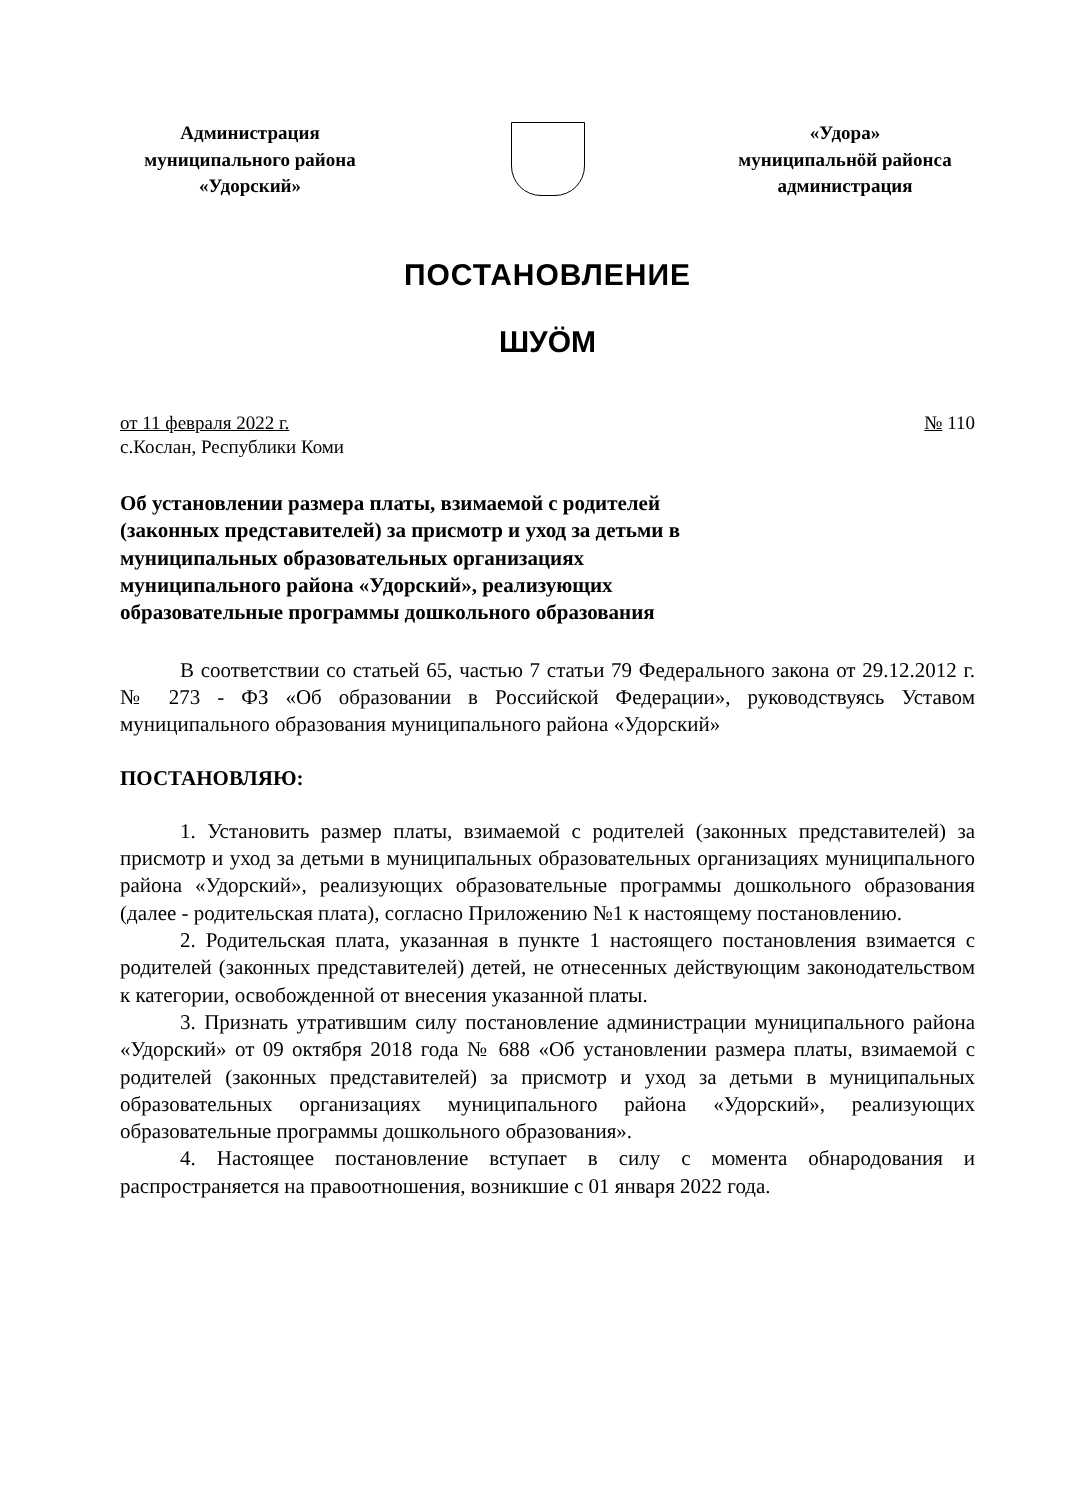Администрация
муниципального района
«Удорский»
«Удора»
муниципальнöй районса
администрация
ПОСТАНОВЛЕНИЕ
ШУÖМ
от 11 февраля 2022 г.
с.Кослан, Республики Коми
№ 110
Об установлении размера платы, взимаемой с родителей (законных представителей) за присмотр и уход за детьми в муниципальных образовательных организациях муниципального района «Удорский», реализующих образовательные программы дошкольного образования
В соответствии со статьей 65, частью 7 статьи 79 Федерального закона от 29.12.2012 г. № 273 - ФЗ «Об образовании в Российской Федерации», руководствуясь Уставом муниципального образования муниципального района «Удорский»
ПОСТАНОВЛЯЮ:
1. Установить размер платы, взимаемой с родителей (законных представителей) за присмотр и уход за детьми в муниципальных образовательных организациях муниципального района «Удорский», реализующих образовательные программы дошкольного образования (далее - родительская плата), согласно Приложению №1 к настоящему постановлению.
2. Родительская плата, указанная в пункте 1 настоящего постановления взимается с родителей (законных представителей) детей, не отнесенных действующим законодательством к категории, освобожденной от внесения указанной платы.
3. Признать утратившим силу постановление администрации муниципального района «Удорский» от 09 октября 2018 года № 688 «Об установлении размера платы, взимаемой с родителей (законных представителей) за присмотр и уход за детьми в муниципальных образовательных организациях муниципального района «Удорский», реализующих образовательные программы дошкольного образования».
4. Настоящее постановление вступает в силу с момента обнародования и распространяется на правоотношения, возникшие с 01 января 2022 года.